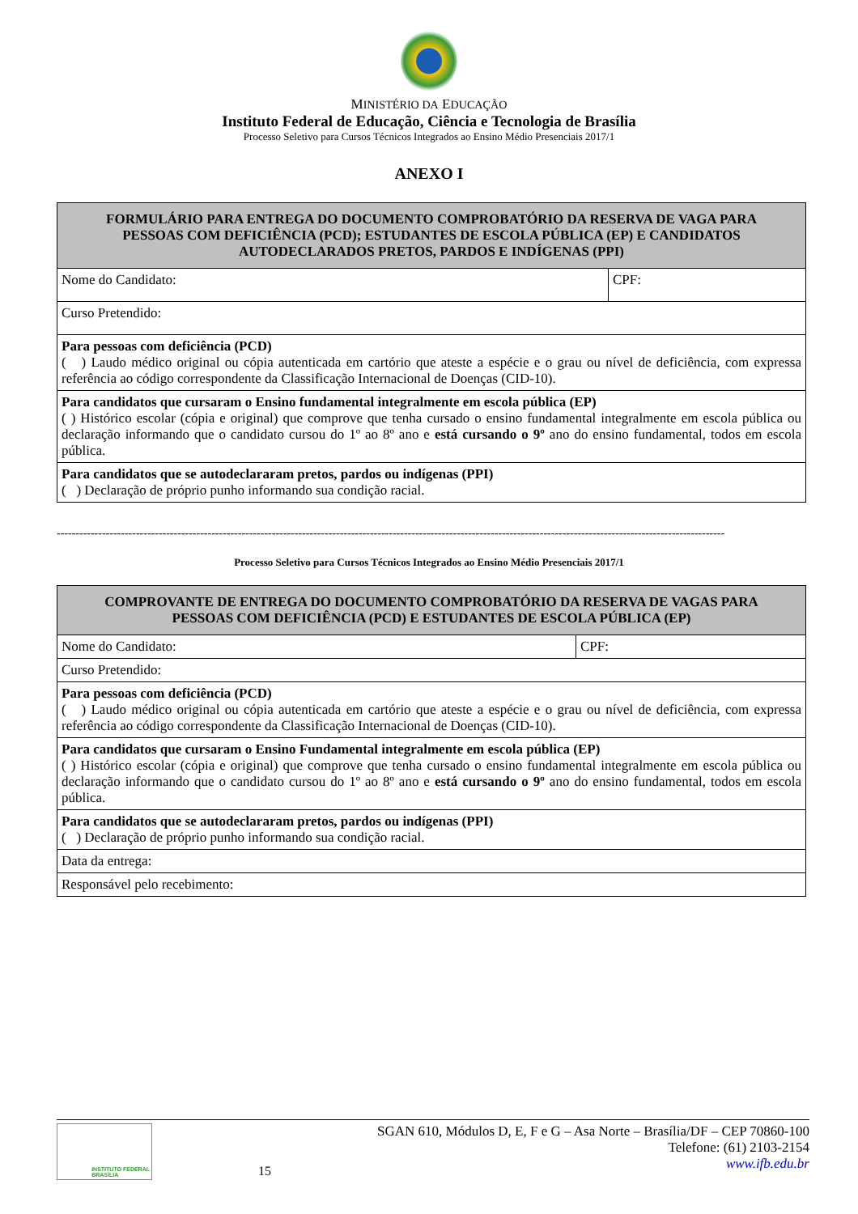MINISTÉRIO DA EDUCAÇÃO
Instituto Federal de Educação, Ciência e Tecnologia de Brasília
Processo Seletivo para Cursos Técnicos Integrados ao Ensino Médio Presenciais 2017/1
ANEXO I
| FORMULÁRIO PARA ENTREGA DO DOCUMENTO COMPROBATÓRIO DA RESERVA DE VAGA PARA PESSOAS COM DEFICIÊNCIA (PCD); ESTUDANTES DE ESCOLA PÚBLICA (EP) E CANDIDATOS AUTODECLARADOS PRETOS, PARDOS E INDÍGENAS (PPI) | |
| --- | --- |
| Nome do Candidato: | CPF: |
| Curso Pretendido: | |
| Para pessoas com deficiência (PCD) ( ) Laudo médico original ou cópia autenticada em cartório que ateste a espécie e o grau ou nível de deficiência, com expressa referência ao código correspondente da Classificação Internacional de Doenças (CID-10). | |
| Para candidatos que cursaram o Ensino fundamental integralmente em escola pública (EP) ( ) Histórico escolar (cópia e original) que comprove que tenha cursado o ensino fundamental integralmente em escola pública ou declaração informando que o candidato cursou do 1º ao 8º ano e está cursando o 9º ano do ensino fundamental, todos em escola pública. | |
| Para candidatos que se autodeclararam pretos, pardos ou indígenas (PPI) ( ) Declaração de próprio punho informando sua condição racial. | |
---------------------------------------------------------------------------------------------------------------------------------------------------------------------------------
Processo Seletivo para Cursos Técnicos Integrados ao Ensino Médio Presenciais 2017/1
| COMPROVANTE DE ENTREGA DO DOCUMENTO COMPROBATÓRIO DA RESERVA DE VAGAS PARA PESSOAS COM DEFICIÊNCIA (PCD) E ESTUDANTES DE ESCOLA PÚBLICA (EP) | |
| --- | --- |
| Nome do Candidato: | CPF: |
| Curso Pretendido: | |
| Para pessoas com deficiência (PCD) ( ) Laudo médico original ou cópia autenticada em cartório que ateste a espécie e o grau ou nível de deficiência, com expressa referência ao código correspondente da Classificação Internacional de Doenças (CID-10). | |
| Para candidatos que cursaram o Ensino Fundamental integralmente em escola pública (EP) ( ) Histórico escolar (cópia e original) que comprove que tenha cursado o ensino fundamental integralmente em escola pública ou declaração informando que o candidato cursou do 1º ao 8º ano e está cursando o 9º ano do ensino fundamental, todos em escola pública. | |
| Para candidatos que se autodeclararam pretos, pardos ou indígenas (PPI) ( ) Declaração de próprio punho informando sua condição racial. | |
| Data da entrega: | |
| Responsável pelo recebimento: | |
INSTITUTO FEDERAL
BRASÍLIA
15
SGAN 610, Módulos D, E, F e G – Asa Norte – Brasília/DF – CEP 70860-100
Telefone: (61) 2103-2154
www.ifb.edu.br